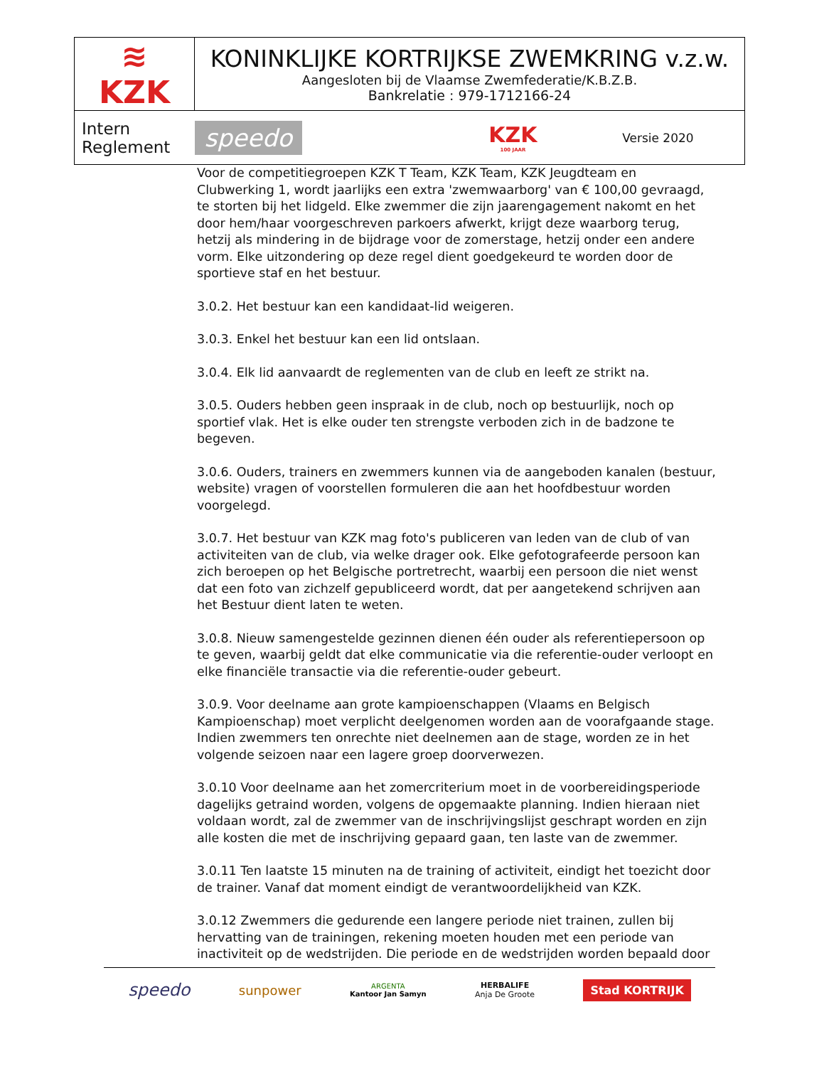| ≋ KZK | KONINKLIJKE KORTRIJKSE ZWEMKRING v.z.w. Aangesloten bij de Vlaamse Zwemfederatie/K.B.Z.B. Bankrelatie : 979-1712166-24 | | |
| Intern Reglement | speedo | KZK 100 JAAR | Versie 2020 |
Voor de competitiegroepen KZK T Team, KZK Team, KZK Jeugdteam en Clubwerking 1, wordt jaarlijks een extra 'zwemwaarborg' van € 100,00 gevraagd, te storten bij het lidgeld. Elke zwemmer die zijn jaarengagement nakomt en het door hem/haar voorgeschreven parkoers afwerkt, krijgt deze waarborg terug, hetzij als mindering in de bijdrage voor de zomerstage, hetzij onder een andere vorm. Elke uitzondering op deze regel dient goedgekeurd te worden door de sportieve staf en het bestuur.
3.0.2. Het bestuur kan een kandidaat-lid weigeren.
3.0.3. Enkel het bestuur kan een lid ontslaan.
3.0.4. Elk lid aanvaardt de reglementen van de club en leeft ze strikt na.
3.0.5. Ouders hebben geen inspraak in de club, noch op bestuurlijk, noch op sportief vlak. Het is elke ouder ten strengste verboden zich in de badzone te begeven.
3.0.6. Ouders, trainers en zwemmers kunnen via de aangeboden kanalen (bestuur, website) vragen of voorstellen formuleren die aan het hoofdbestuur worden voorgelegd.
3.0.7. Het bestuur van KZK mag foto's publiceren van leden van de club of van activiteiten van de club, via welke drager ook. Elke gefotografeerde persoon kan zich beroepen op het Belgische portretrecht, waarbij een persoon die niet wenst dat een foto van zichzelf gepubliceerd wordt, dat per aangetekend schrijven aan het Bestuur dient laten te weten.
3.0.8. Nieuw samengestelde gezinnen dienen één ouder als referentiepersoon op te geven, waarbij geldt dat elke communicatie via die referentie-ouder verloopt en elke financiële transactie via die referentie-ouder gebeurt.
3.0.9. Voor deelname aan grote kampioenschappen (Vlaams en Belgisch Kampioenschap) moet verplicht deelgenomen worden aan de voorafgaande stage. Indien zwemmers ten onrechte niet deelnemen aan de stage, worden ze in het volgende seizoen naar een lagere groep doorverwezen.
3.0.10 Voor deelname aan het zomercriterium moet in de voorbereidingsperiode dagelijks getraind worden, volgens de opgemaakte planning. Indien hieraan niet voldaan wordt, zal de zwemmer van de inschrijvingslijst geschrapt worden en zijn alle kosten die met de inschrijving gepaard gaan, ten laste van de zwemmer.
3.0.11 Ten laatste 15 minuten na de training of activiteit, eindigt het toezicht door de trainer. Vanaf dat moment eindigt de verantwoordelijkheid van KZK.
3.0.12 Zwemmers die gedurende een langere periode niet trainen, zullen bij hervatting van de trainingen, rekening moeten houden met een periode van inactiviteit op de wedstrijden. Die periode en de wedstrijden worden bepaald door
speedo sunpower ARGENTA
Kantoor Jan Samyn HERBALIFE
Anja De Groote Stad KORTRIJK